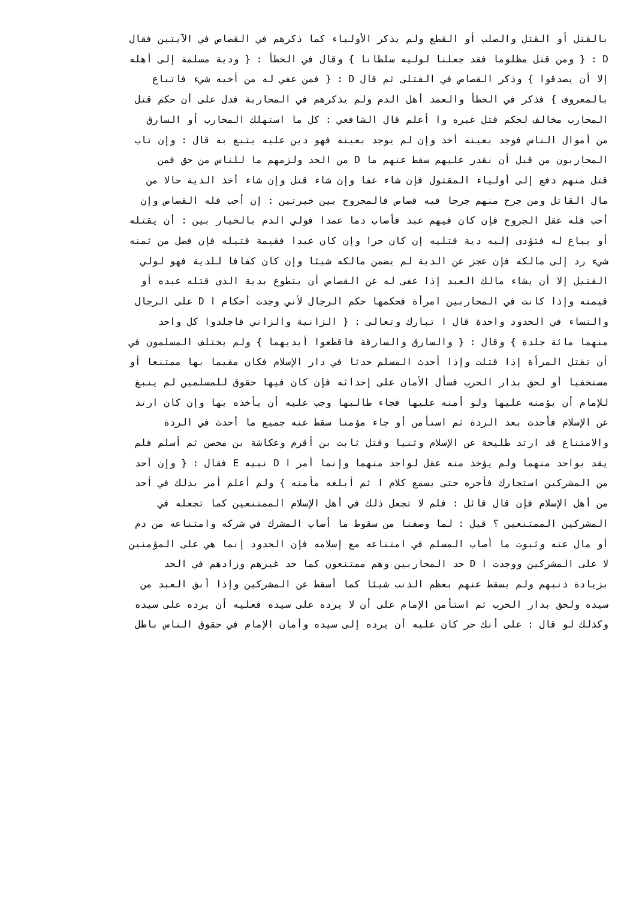بالقتل أو القتل والصلب أو القطع ولم يذكر الأولياء كما ذكرهم في القصاص في الآيتين فقال
D : { ومن قتل مظلوما فقد جعلنا لوليه سلطانا } وقال في الخطأ : { ودية مسلمة إلى أهله
إلا أن يصدقوا } وذكر القصاص في القتلى ثم قال D : { فمن عفي له من أخيه شيء فاتباع
بالمعروف } فذكر في الخطأ والعمد أهل الدم ولم يذكرهم في المحاربة فدل على أن حكم قتل
المحارب مخالف لحكم قتل غيره وا أعلم قال الشافعي : كل ما استهلك المحارب أو السارق
من أموال الناس فوجد بعينه أخذ وإن لم يوجد بعينه فهو دين عليه يتبع به قال : وإن تاب
المحاربون من قبل أن نقدر عليهم سقط عنهم ما D من الحد ولزمهم ما للناس من حق فمن
قتل منهم دفع إلى أولياء المقتول فإن شاء عفا وإن شاء قتل وإن شاء أخذ الدية حالا من
مال القاتل ومن جرح منهم جرحا فيه قصاص فالمجروح بين خيرتين : إن أحب فله القصاص وإن
أحب فله عقل الجروح فإن كان فيهم عبد فأصاب دما عمدا فولي الدم بالخيار بين : أن يقتله
أو يباع له فتؤدى إليه دية قتليه إن كان حرا وإن كان عبدا فقيمة قتيله فإن فضل من ثمنه
شيء رد إلى مالكه فإن عجز عن الدية لم يضمن مالكه شيئا وإن كان كفافا للدية فهو لولي
القتيل إلا أن يشاء مالك العبد إذا عفى له عن القصاص أن يتطوع بدية الذي قتله عبده أو
قيمته وإذا كانت في المحاربين امرأة فحكمها حكم الرجال لأني وجدت أحكام ا D على الرجال
والنساء في الحدود واحدة قال ا تبارك وتعالى : { الزانية والزاني فاجلدوا كل واحد
منهما مائة جلدة } وقال : { والسارق والسارقة فاقطعوا أيديهما } ولم يختلف المسلمون في
أن تقتل المرأة إذا قتلت وإذا أحدث المسلم حدثا في دار الإسلام فكان مقيما بها ممتنعا أو
مستخفيا أو لحق بدار الحرب فسأل الأمان على إحداثه فإن كان فيها حقوق للمسلمين لم ينبغ
للإمام أن يؤمنه عليها ولو أمنه عليها فجاء طالبها وجب عليه أن يأخذه بها وإن كان ارتد
عن الإسلام فأحدث بعد الردة ثم استأمن أو جاء مؤمنا سقط عنه جميع ما أحدث في الردة
والامتناع قد ارتد طليحة عن الإسلام وثنيا وقتل ثابت بن أقرم وعكاشة بن محصن ثم أسلم فلم
يقد بواحد منهما ولم يؤخذ منه عقل لواحد منهما وإنما أمر ا D نبيه E فقال : { وإن أحد
من المشركين استجارك فأجره حتى يسمع كلام ا ثم أبلغه مأمنه } ولم أعلم أمر بذلك في أحد
من أهل الإسلام فإن قال قائل : فلم لا تجعل ذلك في أهل الإسلام الممتنعين كما تجعله في
المشركين الممتنعين ؟ قيل : لما وصفنا من سقوط ما أصاب المشرك في شركه وامتناعه من دم
أو مال عنه وثبوت ما أصاب المسلم في امتناعه مع إسلامه فإن الحدود إنما هي على المؤمنين
لا على المشركين ووجدت ا D حد المحاربين وهم ممتنعون كما حد غيرهم وزادهم في الحد
بزيادة ذنبهم ولم يسقط عنهم بعظم الذنب شيئا كما أسقط عن المشركين وإذا أبق العبد من
سيده ولحق بدار الحرب ثم استأمن الإمام على أن لا يرده على سيده فعليه أن يرده على سيده
وكذلك لو قال : على أنك حر كان عليه أن يرده إلى سيده وأمان الإمام في حقوق الناس باطل